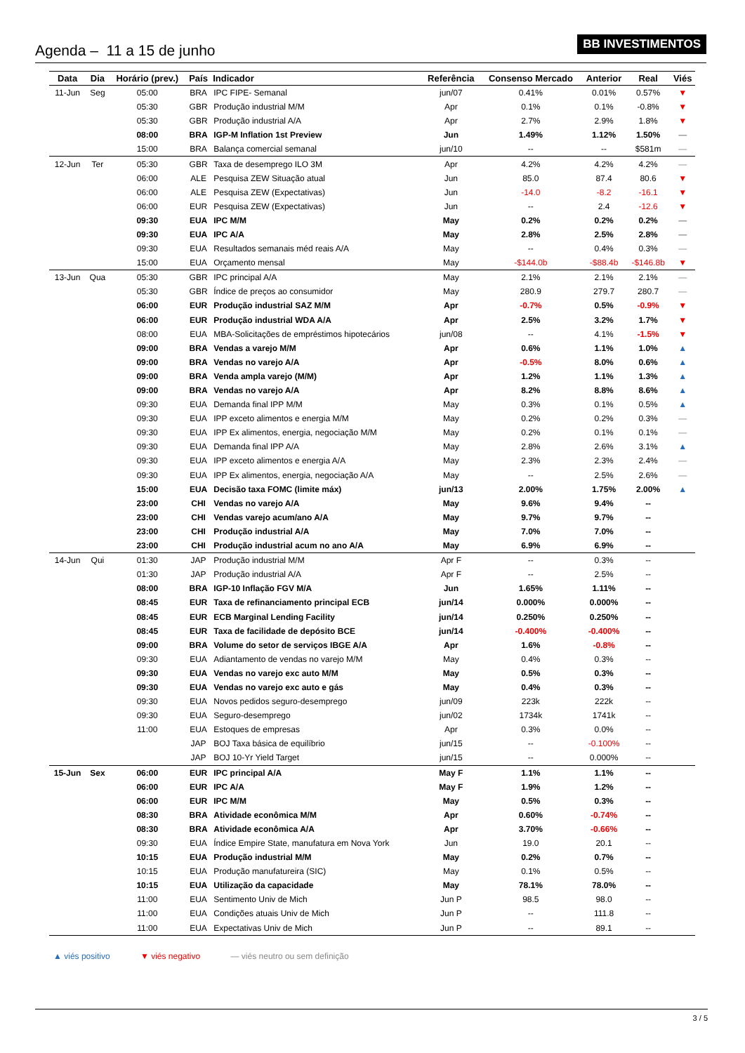Agenda – 11 a 15 de junho
BB INVESTIMENTOS
| Data | Dia | Horário (prev.) | País | Indicador | Referência | Consenso Mercado | Anterior | Real | Viés |
| --- | --- | --- | --- | --- | --- | --- | --- | --- | --- |
| 11-Jun | Seg | 05:00 | BRA | IPC FIPE- Semanal | jun/07 | 0.41% | 0.01% | 0.57% | ▼ |
| | | 05:30 | GBR | Produção industrial M/M | Apr | 0.1% | 0.1% | -0.8% | ▼ |
| | | 05:30 | GBR | Produção industrial A/A | Apr | 2.7% | 2.9% | 1.8% | ▼ |
| | | 08:00 | BRA | IGP-M Inflation 1st Preview | Jun | 1.49% | 1.12% | 1.50% | — |
| | | 15:00 | BRA | Balança comercial semanal | jun/10 | -- | -- | $581m | — |
| 12-Jun | Ter | 05:30 | GBR | Taxa de desemprego ILO 3M | Apr | 4.2% | 4.2% | 4.2% | — |
| | | 06:00 | ALE | Pesquisa ZEW Situação atual | Jun | 85.0 | 87.4 | 80.6 | ▼ |
| | | 06:00 | ALE | Pesquisa ZEW (Expectativas) | Jun | -14.0 | -8.2 | -16.1 | ▼ |
| | | 06:00 | EUR | Pesquisa ZEW (Expectativas) | Jun | -- | 2.4 | -12.6 | ▼ |
| | | 09:30 | EUA | IPC M/M | May | 0.2% | 0.2% | 0.2% | — |
| | | 09:30 | EUA | IPC A/A | May | 2.8% | 2.5% | 2.8% | — |
| | | 09:30 | EUA | Resultados semanais méd reais A/A | May | -- | 0.4% | 0.3% | — |
| | | 15:00 | EUA | Orçamento mensal | May | -$144.0b | -$88.4b | -$146.8b | ▼ |
| 13-Jun | Qua | 05:30 | GBR | IPC principal A/A | May | 2.1% | 2.1% | 2.1% | — |
| | | 05:30 | GBR | Índice de preços ao consumidor | May | 280.9 | 279.7 | 280.7 | — |
| | | 06:00 | EUR | Produção industrial SAZ M/M | Apr | -0.7% | 0.5% | -0.9% | ▼ |
| | | 06:00 | EUR | Produção industrial WDA A/A | Apr | 2.5% | 3.2% | 1.7% | ▼ |
| | | 08:00 | EUA | MBA-Solicitações de empréstimos hipotecários | jun/08 | -- | 4.1% | -1.5% | ▼ |
| | | 09:00 | BRA | Vendas a varejo M/M | Apr | 0.6% | 1.1% | 1.0% | ▲ |
| | | 09:00 | BRA | Vendas no varejo A/A | Apr | -0.5% | 8.0% | 0.6% | ▲ |
| | | 09:00 | BRA | Venda ampla varejo (M/M) | Apr | 1.2% | 1.1% | 1.3% | ▲ |
| | | 09:00 | BRA | Vendas no varejo A/A | Apr | 8.2% | 8.8% | 8.6% | ▲ |
| | | 09:30 | EUA | Demanda final IPP M/M | May | 0.3% | 0.1% | 0.5% | ▲ |
| | | 09:30 | EUA | IPP exceto alimentos e energia M/M | May | 0.2% | 0.2% | 0.3% | — |
| | | 09:30 | EUA | IPP Ex alimentos, energia, negociação M/M | May | 0.2% | 0.1% | 0.1% | — |
| | | 09:30 | EUA | Demanda final IPP A/A | May | 2.8% | 2.6% | 3.1% | ▲ |
| | | 09:30 | EUA | IPP exceto alimentos e energia A/A | May | 2.3% | 2.3% | 2.4% | — |
| | | 09:30 | EUA | IPP Ex alimentos, energia, negociação A/A | May | -- | 2.5% | 2.6% | — |
| | | 15:00 | EUA | Decisão taxa FOMC (limite máx) | jun/13 | 2.00% | 1.75% | 2.00% | ▲ |
| | | 23:00 | CHI | Vendas no varejo A/A | May | 9.6% | 9.4% | -- | |
| | | 23:00 | CHI | Vendas varejo acum/ano A/A | May | 9.7% | 9.7% | -- | |
| | | 23:00 | CHI | Produção industrial A/A | May | 7.0% | 7.0% | -- | |
| | | 23:00 | CHI | Produção industrial acum no ano A/A | May | 6.9% | 6.9% | -- | |
| 14-Jun | Qui | 01:30 | JAP | Produção industrial M/M | Apr F | -- | 0.3% | -- | |
| | | 01:30 | JAP | Produção industrial A/A | Apr F | -- | 2.5% | -- | |
| | | 08:00 | BRA | IGP-10 Inflação FGV M/A | Jun | 1.65% | 1.11% | -- | |
| | | 08:45 | EUR | Taxa de refinanciamento principal ECB | jun/14 | 0.000% | 0.000% | -- | |
| | | 08:45 | EUR | ECB Marginal Lending Facility | jun/14 | 0.250% | 0.250% | -- | |
| | | 08:45 | EUR | Taxa de facilidade de depósito BCE | jun/14 | -0.400% | -0.400% | -- | |
| | | 09:00 | BRA | Volume do setor de serviços IBGE A/A | Apr | 1.6% | -0.8% | -- | |
| | | 09:30 | EUA | Adiantamento de vendas no varejo M/M | May | 0.4% | 0.3% | -- | |
| | | 09:30 | EUA | Vendas no varejo exc auto M/M | May | 0.5% | 0.3% | -- | |
| | | 09:30 | EUA | Vendas no varejo exc auto e gás | May | 0.4% | 0.3% | -- | |
| | | 09:30 | EUA | Novos pedidos seguro-desemprego | jun/09 | 223k | 222k | -- | |
| | | 09:30 | EUA | Seguro-desemprego | jun/02 | 1734k | 1741k | -- | |
| | | 11:00 | EUA | Estoques de empresas | Apr | 0.3% | 0.0% | -- | |
| | | | JAP | BOJ Taxa básica de equilíbrio | jun/15 | -- | -0.100% | -- | |
| | | | JAP | BOJ 10-Yr Yield Target | jun/15 | -- | 0.000% | -- | |
| 15-Jun | Sex | 06:00 | EUR | IPC principal A/A | May F | 1.1% | 1.1% | -- | |
| | | 06:00 | EUR | IPC A/A | May F | 1.9% | 1.2% | -- | |
| | | 06:00 | EUR | IPC M/M | May | 0.5% | 0.3% | -- | |
| | | 08:30 | BRA | Atividade econômica M/M | Apr | 0.60% | -0.74% | -- | |
| | | 08:30 | BRA | Atividade econômica A/A | Apr | 3.70% | -0.66% | -- | |
| | | 09:30 | EUA | Índice Empire State, manufatura em Nova York | Jun | 19.0 | 20.1 | -- | |
| | | 10:15 | EUA | Produção industrial M/M | May | 0.2% | 0.7% | -- | |
| | | 10:15 | EUA | Produção manufatureira (SIC) | May | 0.1% | 0.5% | -- | |
| | | 10:15 | EUA | Utilização da capacidade | May | 78.1% | 78.0% | -- | |
| | | 11:00 | EUA | Sentimento Univ de Mich | Jun P | 98.5 | 98.0 | -- | |
| | | 11:00 | EUA | Condições atuais Univ de Mich | Jun P | -- | 111.8 | -- | |
| | | 11:00 | EUA | Expectativas Univ de Mich | Jun P | -- | 89.1 | -- | |
▲ viés positivo ▼ viés negativo — viés neutro ou sem definição
3 / 5